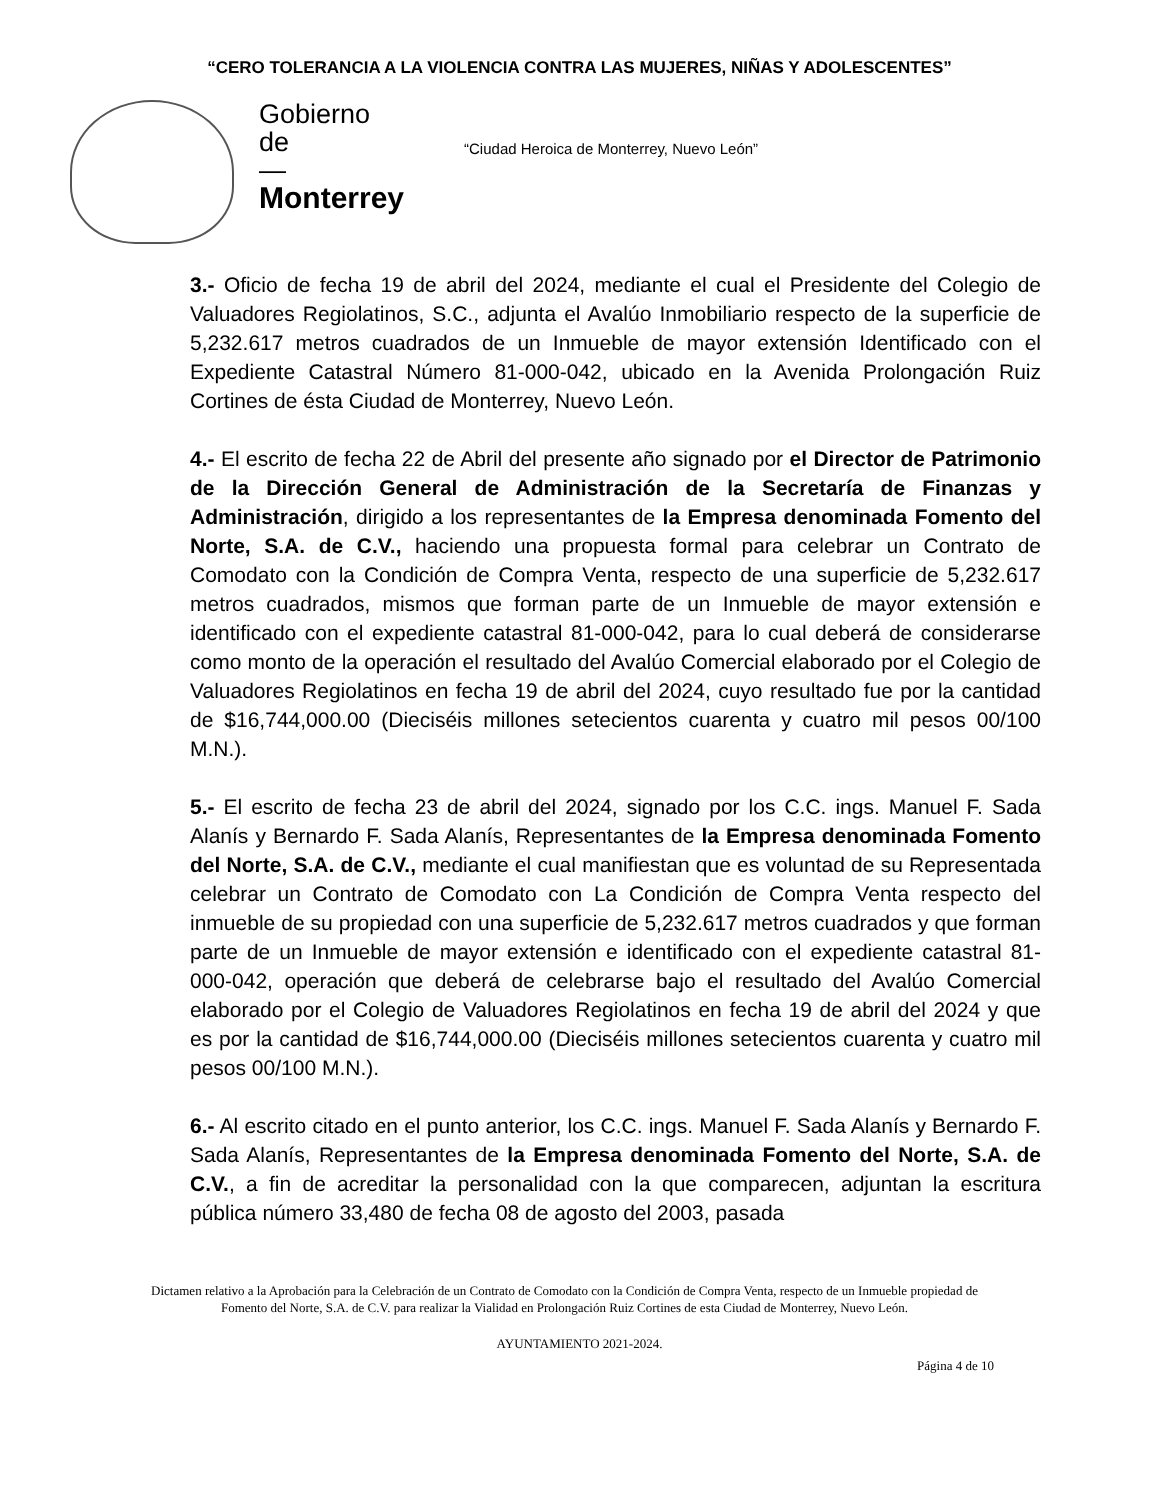“CERO TOLERANCIA A LA VIOLENCIA CONTRA LAS MUJERES, NIÑAS Y ADOLESCENTES”
Gobierno
de
—
Monterrey
“Ciudad Heroica de Monterrey, Nuevo León”
3.- Oficio de fecha 19 de abril del 2024, mediante el cual el Presidente del Colegio de Valuadores Regiolatinos, S.C., adjunta el Avalúo Inmobiliario respecto de la superficie de 5,232.617 metros cuadrados de un Inmueble de mayor extensión Identificado con el Expediente Catastral Número 81-000-042, ubicado en la Avenida Prolongación Ruiz Cortines de ésta Ciudad de Monterrey, Nuevo León.
4.- El escrito de fecha 22 de Abril del presente año signado por el Director de Patrimonio de la Dirección General de Administración de la Secretaría de Finanzas y Administración, dirigido a los representantes de la Empresa denominada Fomento del Norte, S.A. de C.V., haciendo una propuesta formal para celebrar un Contrato de Comodato con la Condición de Compra Venta, respecto de una superficie de 5,232.617 metros cuadrados, mismos que forman parte de un Inmueble de mayor extensión e identificado con el expediente catastral 81-000-042, para lo cual deberá de considerarse como monto de la operación el resultado del Avalúo Comercial elaborado por el Colegio de Valuadores Regiolatinos en fecha 19 de abril del 2024, cuyo resultado fue por la cantidad de $16,744,000.00 (Dieciséis millones setecientos cuarenta y cuatro mil pesos 00/100 M.N.).
5.- El escrito de fecha 23 de abril del 2024, signado por los C.C. ings. Manuel F. Sada Alanís y Bernardo F. Sada Alanís, Representantes de la Empresa denominada Fomento del Norte, S.A. de C.V., mediante el cual manifiestan que es voluntad de su Representada celebrar un Contrato de Comodato con La Condición de Compra Venta respecto del inmueble de su propiedad con una superficie de 5,232.617 metros cuadrados y que forman parte de un Inmueble de mayor extensión e identificado con el expediente catastral 81-000-042, operación que deberá de celebrarse bajo el resultado del Avalúo Comercial elaborado por el Colegio de Valuadores Regiolatinos en fecha 19 de abril del 2024 y que es por la cantidad de $16,744,000.00 (Dieciséis millones setecientos cuarenta y cuatro mil pesos 00/100 M.N.).
6.- Al escrito citado en el punto anterior, los C.C. ings. Manuel F. Sada Alanís y Bernardo F. Sada Alanís, Representantes de la Empresa denominada Fomento del Norte, S.A. de C.V., a fin de acreditar la personalidad con la que comparecen, adjuntan la escritura pública número 33,480 de fecha 08 de agosto del 2003, pasada
Dictamen relativo a la Aprobación para la Celebración de un Contrato de Comodato con la Condición de Compra Venta, respecto de un Inmueble propiedad de Fomento del Norte, S.A. de C.V. para realizar la Vialidad en Prolongación Ruiz Cortines de esta Ciudad de Monterrey, Nuevo León.
AYUNTAMIENTO 2021-2024.
Página 4 de 10